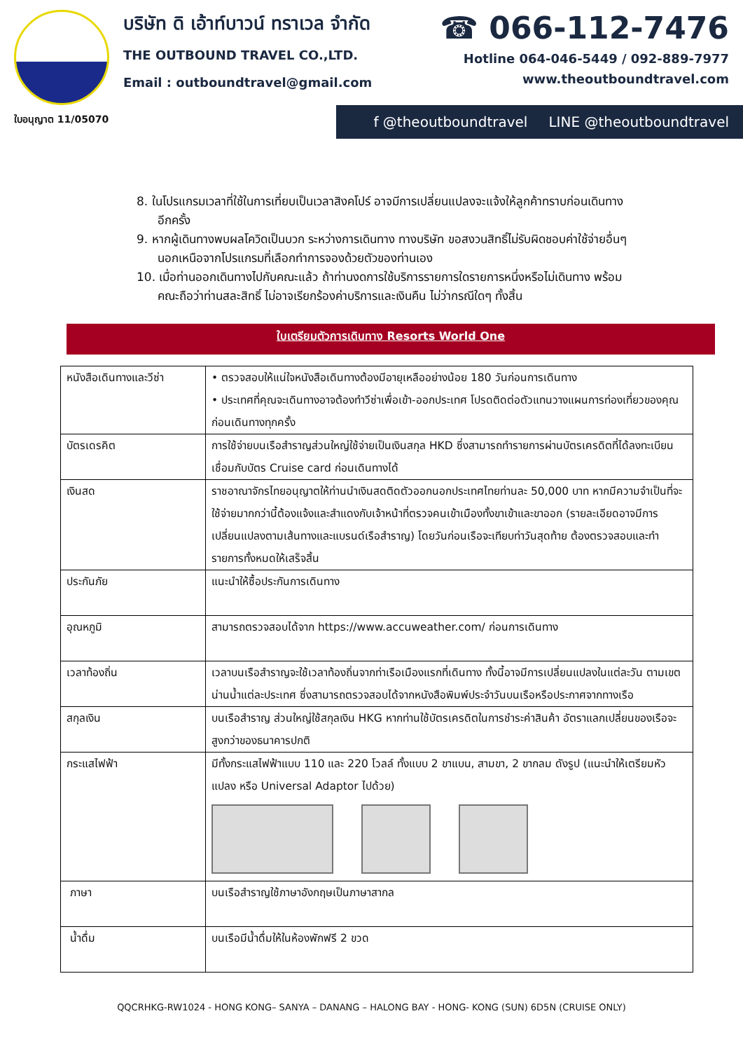บริษัท ดิ เอ้าท์บาวน์ ทราเวล จำกัด
THE OUTBOUND TRAVEL CO.,LTD.
Email : outboundtravel@gmail.com
☎ 066-112-7476
Hotline 064-046-5449 / 092-889-7977
www.theoutboundtravel.com
ใบอนุญาต 11/05070 f @theoutboundtravel LINE @theoutboundtravel
8. ในโปรแกรมเวลาที่ใช้ในการเที่ยบเป็นเวลาสิงคโปร์ อาจมีการเปลี่ยนแปลงจะแจ้งให้ลูกค้าทราบก่อนเดินทางอีกครั้ง
9. หากผู้เดินทางพบผลโควิดเป็นบวก ระหว่างการเดินทาง ทางบริษัท ขอสงวนสิทธิ์ไม่รับผิดชอบค่าใช้จ่ายอื่นๆ นอกเหนือจากโปรแกรมที่เลือกทำการจองด้วยตัวของท่านเอง
10. เมื่อท่านออกเดินทางไปกับคณะแล้ว ถ้าท่านงดการใช้บริการรายการใดรายการหนึ่งหรือไม่เดินทาง พร้อมคณะถือว่าท่านสละสิทธิ์ ไม่อาจเรียกร้องค่าบริการและเงินคืน ไม่ว่ากรณีใดๆ ทั้งสิ้น
ใบเตรียมตัวการเดินทาง Resorts World One
| หนังสือเดินทางและวีซ่า | • ตรวจสอบให้แน่ใจหนังสือเดินทางต้องมีอายุเหลืออย่างน้อย 180 วันก่อนการเดินทาง • ประเทศที่คุณจะเดินทางอาจต้องทำวีซ่าเพื่อเข้า-ออกประเทศ โปรดติดต่อตัวแทนวางแผนการท่องเที่ยวของคุณก่อนเดินทางทุกครั้ง |
| บัตรเดรคิต | การใช้จ่ายบนเรือสำราญส่วนใหญ่ใช้จ่ายเป็นเงินสกุล HKD ซึ่งสามารถทำรายการผ่านบัตรเครดิตที่ได้ลงทะเบียนเชื่อมกับบัตร Cruise card ก่อนเดินทางได้ |
| เงินสด | ราชอาณาจักรไทยอนุญาตให้ท่านนำเงินสดติดตัวออกนอกประเทศไทยท่านละ 50,000 บาท หากมีความจำเป็นที่จะใช้จ่ายมากกว่านี้ต้องแจ้งและสำแดงกับเจ้าหน้าที่ตรวจคนเข้าเมืองทั้งขาเข้าและขาออก (รายละเอียดอาจมีการเปลี่ยนแปลงตามเส้นทางและแบรนด์เรือสำราญ) โดยวันก่อนเรือจะเทียบท่าวันสุดท้าย ต้องตรวจสอบและทำรายการทั้งหมดให้เสร็จสิ้น |
| ประกันภัย | แนะนำให้ซื้อประกันการเดินทาง |
| อุณหภูมิ | สามารถตรวจสอบได้จาก https://www.accuweather.com/ ก่อนการเดินทาง |
| เวลาท้องถิ่น | เวลาบนเรือสำราญจะใช้เวลาท้องถิ่นจากท่าเรือเมืองแรกที่เดินทาง ทั้งนี้อาจมีการเปลี่ยนแปลงในแต่ละวัน ตามเขตน่านน้ำแต่ละประเทศ ซึ่งสามารถตรวจสอบได้จากหนังสือพิมพ์ประจำวันบนเรือหรือประกาศจากทางเรือ |
| สกุลเงิน | บนเรือสำราญ ส่วนใหญ่ใช้สกุลเงิน HKG หากท่านใช้บัตรเครดิตในการชำระค่าสินค้า อัตราแลกเปลี่ยนของเรือจะสูงกว่าของธนาคารปกติ |
| กระแสไฟฟ้า | มีทั้งกระแสไฟฟ้าแบบ 110 และ 220 โวลล์ ทั้งแบบ 2 ขาแบน, สามขา, 2 ขากลม ดังรูป (แนะนำให้เตรียมหัวแปลง หรือ Universal Adaptor ไปด้วย) |
| ภาษา | บนเรือสำราญใช้ภาษาอังกฤษเป็นภาษาสากล |
| น้ำดื่ม | บนเรือมีน้ำดื่มให้ในห้องพักฟรี 2 ขวด |
QQCRHKG-RW1024 - HONG KONG– SANYA – DANANG – HALONG BAY - HONG- KONG (SUN) 6D5N (CRUISE ONLY)